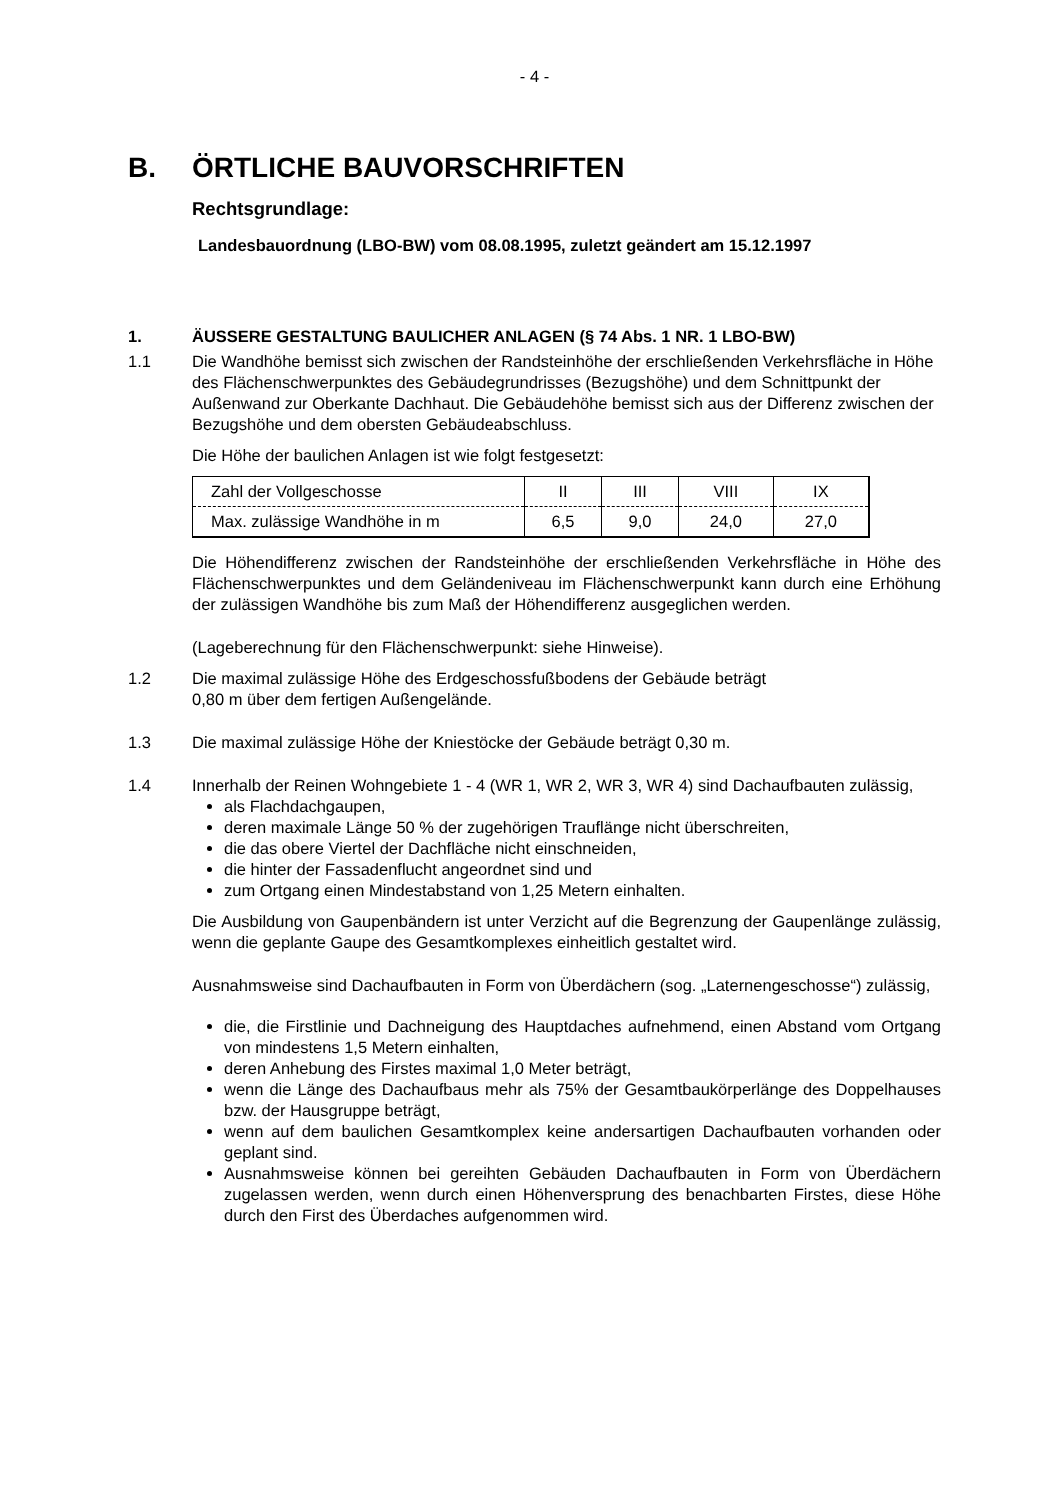- 4 -
B. ÖRTLICHE BAUVORSCHRIFTEN
Rechtsgrundlage:
Landesbauordnung (LBO-BW) vom 08.08.1995, zuletzt geändert am 15.12.1997
1. ÄUSSERE GESTALTUNG BAULICHER ANLAGEN (§ 74 Abs. 1 NR. 1 LBO-BW)
1.1 Die Wandhöhe bemisst sich zwischen der Randsteinhöhe der erschließenden Verkehrsfläche in Höhe des Flächenschwerpunktes des Gebäudegrundrisses (Bezugshöhe) und dem Schnittpunkt der Außenwand zur Oberkante Dachhaut. Die Gebäudehöhe bemisst sich aus der Differenz zwischen der Bezugshöhe und dem obersten Gebäudeabschluss.
Die Höhe der baulichen Anlagen ist wie folgt festgesetzt:
| Zahl der Vollgeschosse | II | III | VIII | IX |
| Max. zulässige Wandhöhe in m | 6,5 | 9,0 | 24,0 | 27,0 |
Die Höhendifferenz zwischen der Randsteinhöhe der erschließenden Verkehrsfläche in Höhe des Flächenschwerpunktes und dem Geländeniveau im Flächenschwerpunkt kann durch eine Erhöhung der zulässigen Wandhöhe bis zum Maß der Höhendifferenz ausgeglichen werden.
(Lageberechnung für den Flächenschwerpunkt: siehe Hinweise).
1.2 Die maximal zulässige Höhe des Erdgeschossfußbodens der Gebäude beträgt
0,80 m über dem fertigen Außengelände.
1.3 Die maximal zulässige Höhe der Kniestöcke der Gebäude beträgt 0,30 m.
1.4 Innerhalb der Reinen Wohngebiete 1 - 4 (WR 1, WR 2, WR 3, WR 4) sind Dachaufbauten zulässig,
als Flachdachgaupen,
deren maximale Länge 50 % der zugehörigen Trauflänge nicht überschreiten,
die das obere Viertel der Dachfläche nicht einschneiden,
die hinter der Fassadenflucht angeordnet sind und
zum Ortgang einen Mindestabstand von 1,25 Metern einhalten.
Die Ausbildung von Gaupenbändern ist unter Verzicht auf die Begrenzung der Gaupenlänge zulässig, wenn die geplante Gaupe des Gesamtkomplexes einheitlich gestaltet wird.
Ausnahmsweise sind Dachaufbauten in Form von Überdächern (sog. „Laternengeschosse“) zulässig,
die, die Firstlinie und Dachneigung des Hauptdaches aufnehmend, einen Abstand vom Ortgang von mindestens 1,5 Metern einhalten,
deren Anhebung des Firstes maximal 1,0 Meter beträgt,
wenn die Länge des Dachaufbaus mehr als 75% der Gesamtbaukörperlänge des Doppelhauses bzw. der Hausgruppe beträgt,
wenn auf dem baulichen Gesamtkomplex keine andersartigen Dachaufbauten vorhanden oder geplant sind.
Ausnahmsweise können bei gereihten Gebäuden Dachaufbauten in Form von Überdächern zugelassen werden, wenn durch einen Höhenversprung des benachbarten Firstes, diese Höhe durch den First des Überdaches aufgenommen wird.